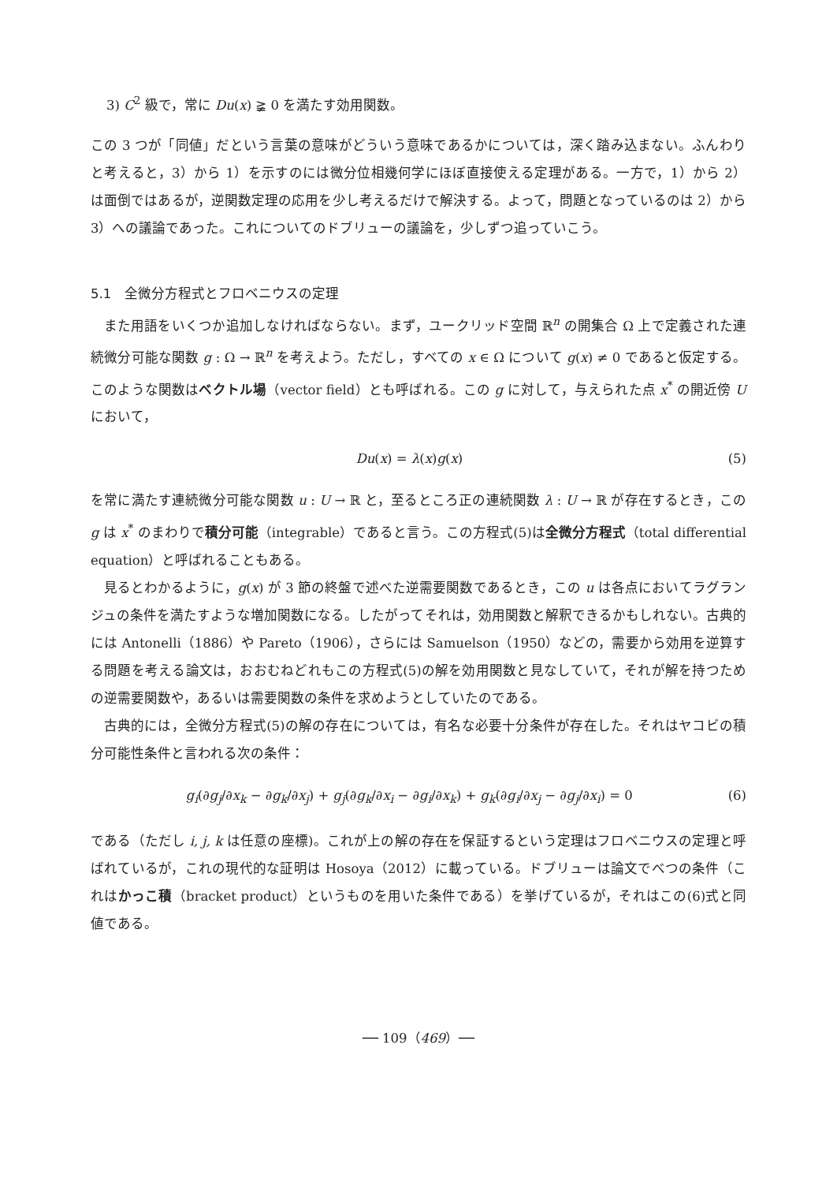3) C<sup>2</sup> 級で，常に Du(x) ≩ 0 を満たす効用関数。
この 3 つが「同値」だという言葉の意味がどういう意味であるかについては，深く踏み込まない。ふんわりと考えると，3）から 1）を示すのには微分位相幾何学にほぼ直接使える定理がある。一方で，1）から 2）は面倒ではあるが，逆関数定理の応用を少し考えるだけで解決する。よって，問題となっているのは 2）から 3）への議論であった。これについてのドブリューの議論を，少しずつ追っていこう。
5.1　全微分方程式とフロベニウスの定理
また用語をいくつか追加しなければならない。まず，ユークリッド空間 ℝ<sup>n</sup> の開集合 Ω 上で定義された連続微分可能な関数 g : Ω → ℝ<sup>n</sup> を考えよう。ただし，すべての x ∈ Ω について g(x) ≠ 0 であると仮定する。このような関数はベクトル場（vector field）とも呼ばれる。この g に対して，与えられた点 x<sup>*</sup> の開近傍 U において，
Du(x) = λ(x)g(x) (5)
を常に満たす連続微分可能な関数 u : U → ℝ と，至るところ正の連続関数 λ : U → ℝ が存在するとき，この g は x<sup>*</sup> のまわりで積分可能（integrable）であると言う。この方程式(5)は全微分方程式（total differential equation）と呼ばれることもある。
見るとわかるように，g(x) が 3 節の終盤で述べた逆需要関数であるとき，この u は各点においてラグランジュの条件を満たすような増加関数になる。したがってそれは，効用関数と解釈できるかもしれない。古典的には Antonelli（1886）や Pareto（1906），さらには Samuelson（1950）などの，需要から効用を逆算する問題を考える論文は，おおむねどれもこの方程式(5)の解を効用関数と見なしていて，それが解を持つための逆需要関数や，あるいは需要関数の条件を求めようとしていたのである。
古典的には，全微分方程式(5)の解の存在については，有名な必要十分条件が存在した。それはヤコビの積分可能性条件と言われる次の条件：
g<sub>i</sub>(∂g<sub>j</sub>/∂x<sub>k</sub> − ∂g<sub>k</sub>/∂x<sub>j</sub>) + g<sub>j</sub>(∂g<sub>k</sub>/∂x<sub>i</sub> − ∂g<sub>i</sub>/∂x<sub>k</sub>) + g<sub>k</sub>(∂g<sub>i</sub>/∂x<sub>j</sub> − ∂g<sub>j</sub>/∂x<sub>i</sub>) = 0 (6)
である（ただし i, j, k は任意の座標)。これが上の解の存在を保証するという定理はフロベニウスの定理と呼ばれているが，これの現代的な証明は Hosoya（2012）に載っている。ドブリューは論文でべつの条件（これはかっこ積（bracket product）というものを用いた条件である）を挙げているが，それはこの(6)式と同値である。
── 109（469）──